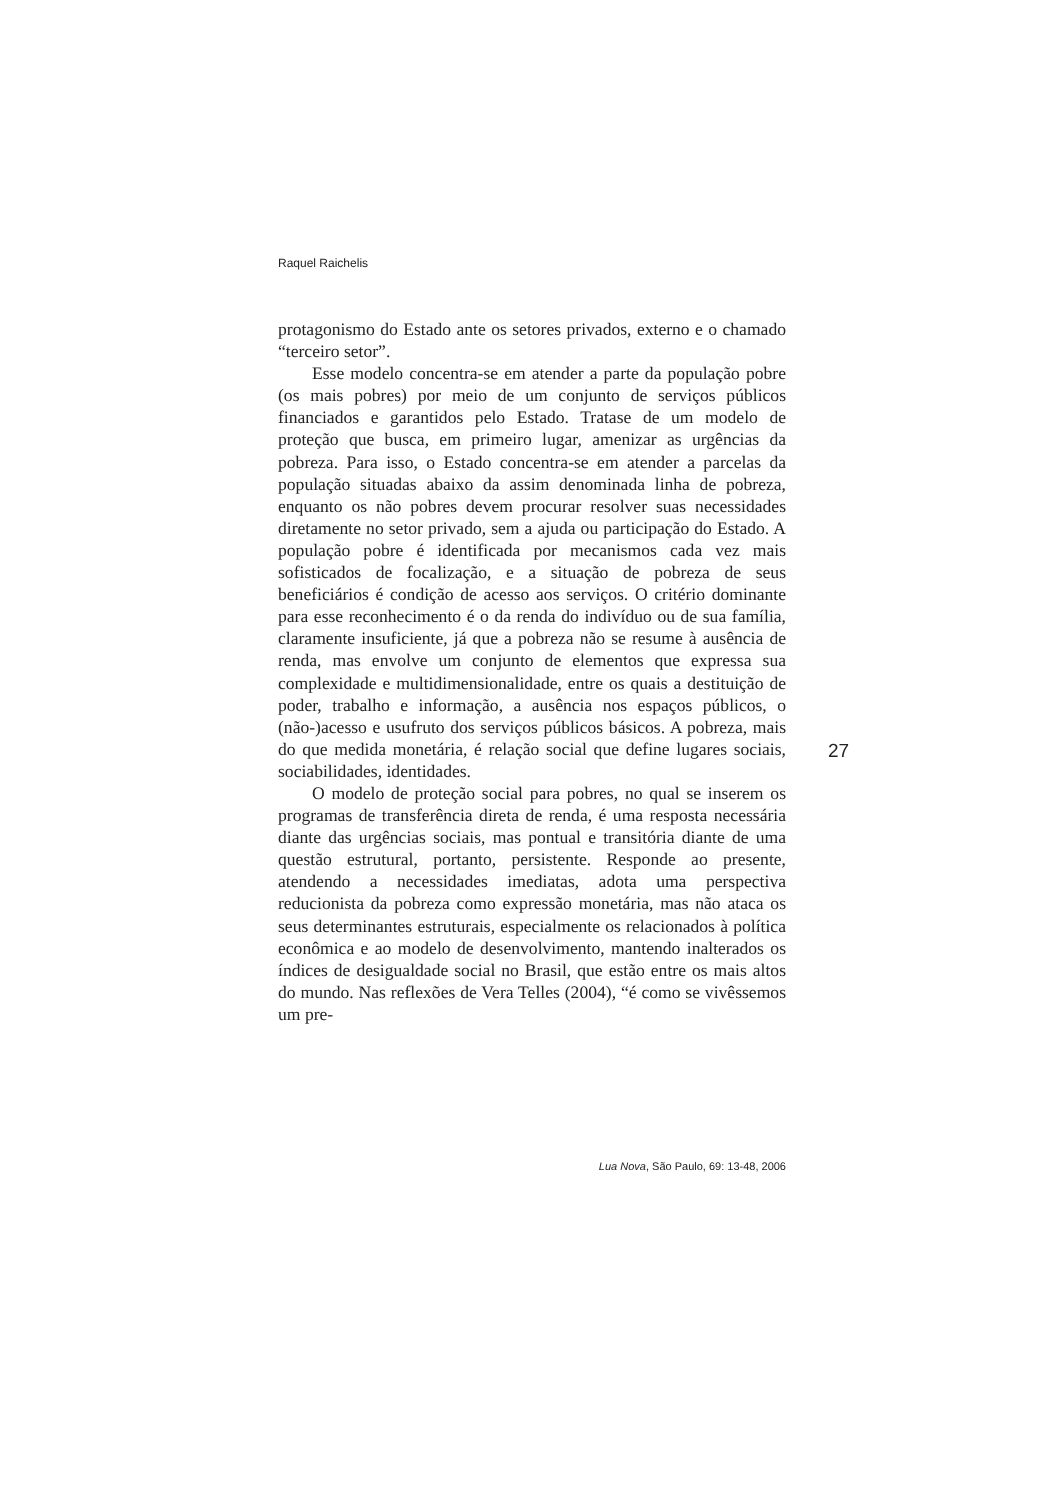Raquel Raichelis
protagonismo do Estado ante os setores privados, externo e o chamado “terceiro setor”.
Esse modelo concentra-se em atender a parte da população pobre (os mais pobres) por meio de um conjunto de serviços públicos financiados e garantidos pelo Estado. Tratase de um modelo de proteção que busca, em primeiro lugar, amenizar as urgências da pobreza. Para isso, o Estado concentra-se em atender a parcelas da população situadas abaixo da assim denominada linha de pobreza, enquanto os não pobres devem procurar resolver suas necessidades diretamente no setor privado, sem a ajuda ou participação do Estado. A população pobre é identificada por mecanismos cada vez mais sofisticados de focalização, e a situação de pobreza de seus beneficiários é condição de acesso aos serviços. O critério dominante para esse reconhecimento é o da renda do indivíduo ou de sua família, claramente insuficiente, já que a pobreza não se resume à ausência de renda, mas envolve um conjunto de elementos que expressa sua complexidade e multidimensionalidade, entre os quais a destituição de poder, trabalho e informação, a ausência nos espaços públicos, o (não-)acesso e usufruto dos serviços públicos básicos. A pobreza, mais do que medida monetária, é relação social que define lugares sociais, sociabilidades, identidades.
O modelo de proteção social para pobres, no qual se inserem os programas de transferência direta de renda, é uma resposta necessária diante das urgências sociais, mas pontual e transitória diante de uma questão estrutural, portanto, persistente. Responde ao presente, atendendo a necessidades imediatas, adota uma perspectiva reducionista da pobreza como expressão monetária, mas não ataca os seus determinantes estruturais, especialmente os relacionados à política econômica e ao modelo de desenvolvimento, mantendo inalterados os índices de desigualdade social no Brasil, que estão entre os mais altos do mundo. Nas reflexões de Vera Telles (2004), “é como se vivêssemos um pre-
27
Lua Nova, São Paulo, 69: 13-48, 2006